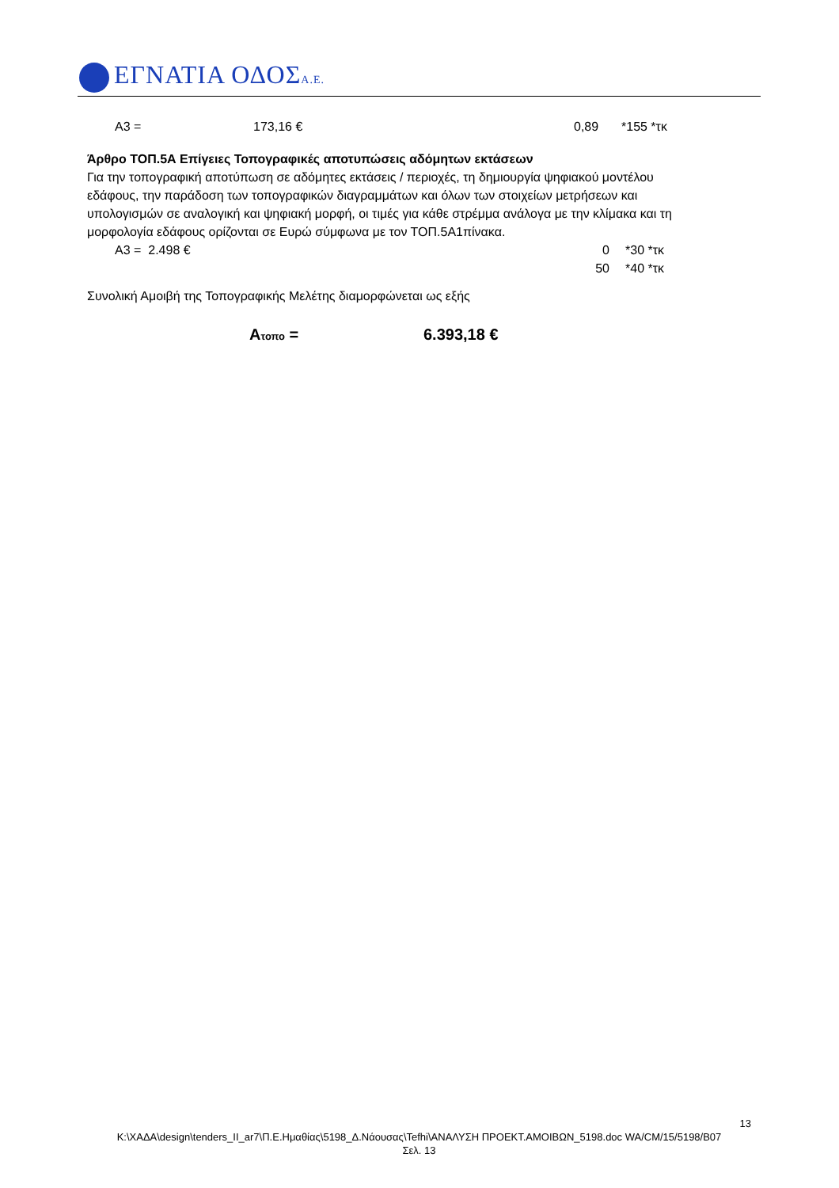ΕΓΝΑΤΙΑ ΟΔΟΣΑ.Ε.
Α3 = 173,16 € 0,89 *155 *τκ
Άρθρο ΤΟΠ.5Α Επίγειες Τοπογραφικές αποτυπώσεις αδόμητων εκτάσεων
Για την τοπογραφική αποτύπωση σε αδόμητες εκτάσεις / περιοχές, τη δημιουργία ψηφιακού μοντέλου εδάφους, την παράδοση των τοπογραφικών διαγραμμάτων και όλων των στοιχείων μετρήσεων και υπολογισμών σε αναλογική και ψηφιακή μορφή, οι τιμές για κάθε στρέμμα ανάλογα με την κλίμακα και τη μορφολογία εδάφους ορίζονται σε Ευρώ σύμφωνα με τον ΤΟΠ.5Α1πίνακα.
Α3 = 2.498 € 0 *30 *τκ
50 *40 *τκ
Συνολική Αμοιβή της Τοπογραφικής Μελέτης διαμορφώνεται ως εξής
Ατοπο = 6.393,18 €
13
K:\ΧΑΔΑ\design\tenders_II_ar7\Π.Ε.Ημαθίας\5198_Δ.Νάουσας\Tefhi\ΑΝΑΛΥΣΗ ΠΡΟΕΚΤ.ΑΜΟΙΒΩΝ_5198.doc WA/CM/15/5198/B07
Σελ. 13